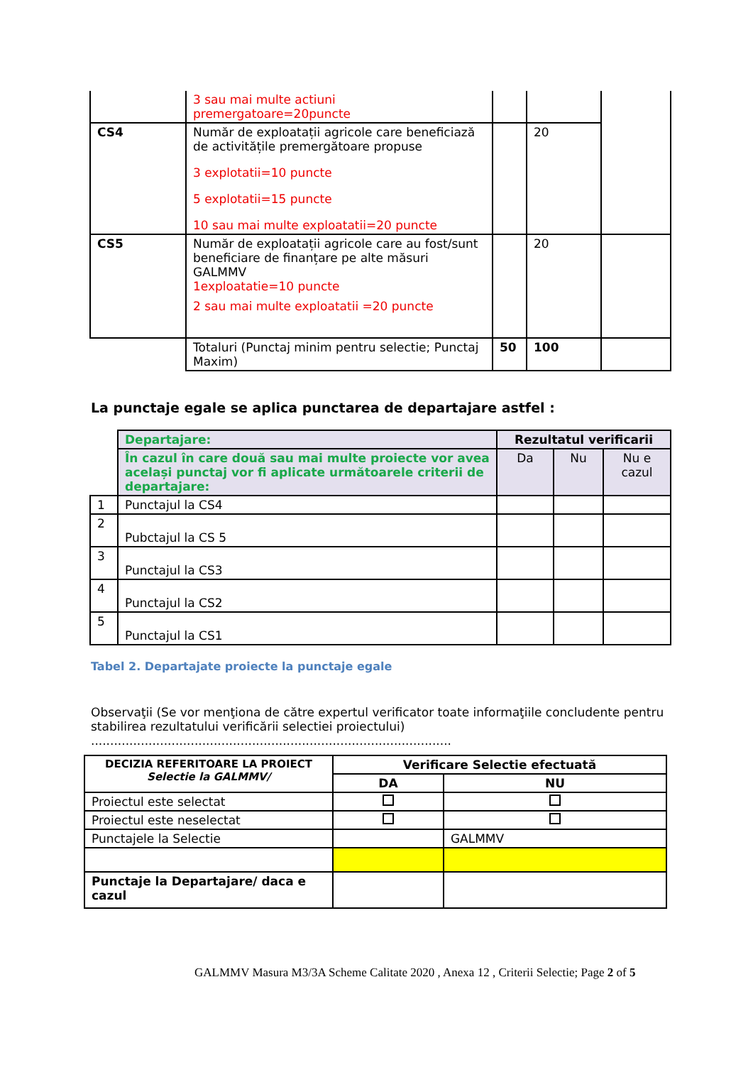| | 3 sau mai multe actiuni premergatoare=20puncte | | | |
| CS4 | Număr de exploatații agricole care beneficiază de activitățile premergătoare propuse 3 explotatii=10 puncte 5 explotatii=15 puncte 10 sau mai multe exploatatii=20 puncte | | 20 | |
| CS5 | Număr de exploatații agricole care au fost/sunt beneficiare de finanțare pe alte măsuri GALMMV 1exploatatie=10 puncte 2 sau mai multe exploatatii =20 puncte | | 20 | |
| | Totaluri (Punctaj minim pentru selectie; Punctaj Maxim) | 50 | 100 | |
La punctaje egale se aplica punctarea de departajare astfel :
| | Departajare: | Rezultatul verificarii | | |
| | În cazul în care două sau mai multe proiecte vor avea același punctaj vor fi aplicate următoarele criterii de departajare: | Da | Nu | Nu e cazul |
| 1 | Punctajul la CS4 | | | |
| 2 | Pubctajul la CS 5 | | | |
| 3 | Punctajul la CS3 | | | |
| 4 | Punctajul la CS2 | | | |
| 5 | Punctajul la CS1 | | | |
Tabel 2. Departajate proiecte la punctaje egale
Observaţii (Se vor menţiona de către expertul verificator toate informaţiile concludente pentru stabilirea rezultatului verificării selectiei proiectului)
..............................................................................................
| DECIZIA REFERITOARE LA PROIECT Selectie la GALMMV/ | Verificare Selectie efectuată | |
| --- | --- | --- |
| | DA | NU |
| Proiectul este selectat | | |
| Proiectul este neselectat | | |
| Punctajele la Selectie | | GALMMV |
| Punctaje la Departajare/ daca e cazul | | |
GALMMV Masura M3/3A Scheme Calitate 2020 , Anexa 12 , Criterii Selectie; Page 2 of 5